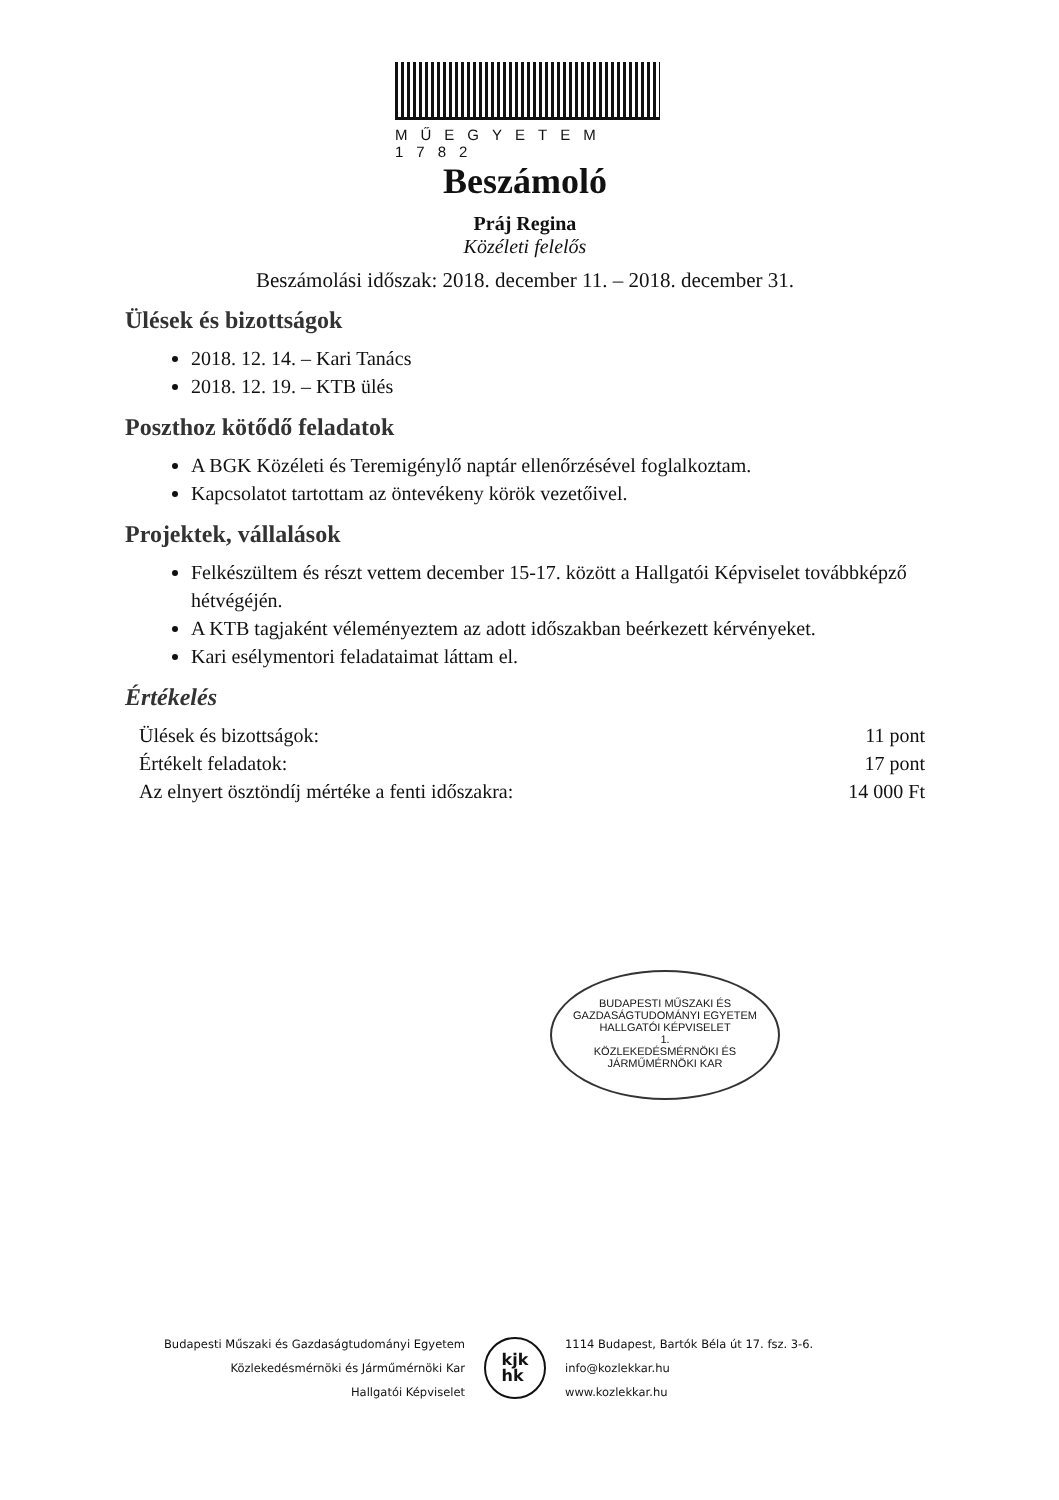MŰEGYETEM 1782
Beszámoló
Práj Regina
Közéleti felelős
Beszámolási időszak: 2018. december 11. – 2018. december 31.
Ülések és bizottságok
2018. 12. 14. – Kari Tanács
2018. 12. 19. – KTB ülés
Poszthoz kötődő feladatok
A BGK Közéleti és Teremigénylő naptár ellenőrzésével foglalkoztam.
Kapcsolatot tartottam az öntevékeny körök vezetőivel.
Projektek, vállalások
Felkészültem és részt vettem december 15-17. között a Hallgatói Képviselet továbbképző hétvégéjén.
A KTB tagjaként véleményeztem az adott időszakban beérkezett kérvényeket.
Kari esélymentori feladataimat láttam el.
Értékelés
Ülések és bizottságok: 11 pont
Értékelt feladatok: 17 pont
Az elnyert ösztöndíj mértéke a fenti időszakra: 14 000 Ft
BUDAPESTI MŰSZAKI ÉS GAZDASÁGTUDOMÁNYI EGYETEM
HALLGATÓI KÉPVISELET
1.
KÖZLEKEDÉSMÉRNÖKI ÉS JÁRMŰMÉRNÖKI KAR
Budapesti Műszaki és Gazdaságtudományi Egyetem
Közlekedésmérnöki és Járműmérnöki Kar
Hallgatói Képviselet
kjk
hk
1114 Budapest, Bartók Béla út 17. fsz. 3-6.
info@kozlekkar.hu
www.kozlekkar.hu